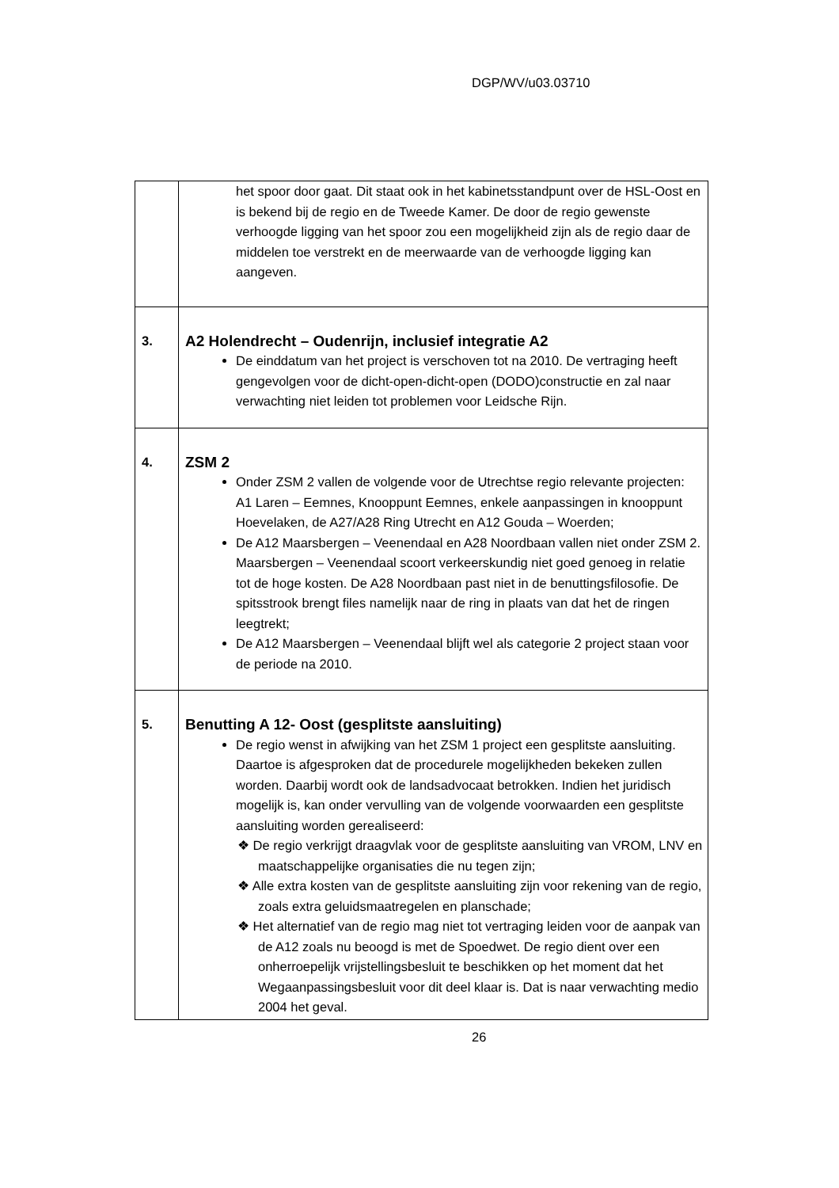DGP/WV/u03.03710
| | het spoor door gaat. Dit staat ook in het kabinetsstandpunt over de HSL-Oost en is bekend bij de regio en de Tweede Kamer. De door de regio gewenste verhoogde ligging van het spoor zou een mogelijkheid zijn als de regio daar de middelen toe verstrekt en de meerwaarde van de verhoogde ligging kan aangeven. |
| 3. | A2 Holendrecht – Oudenrijn, inclusief integratie A2 De einddatum van het project is verschoven tot na 2010. De vertraging heeft gengevolgen voor de dicht-open-dicht-open (DODO)constructie en zal naar verwachting niet leiden tot problemen voor Leidsche Rijn. |
| 4. | ZSM 2 Onder ZSM 2 vallen de volgende voor de Utrechtse regio relevante projecten: A1 Laren – Eemnes, Knooppunt Eemnes, enkele aanpassingen in knooppunt Hoevelaken, de A27/A28 Ring Utrecht en A12 Gouda – Woerden; De A12 Maarsbergen – Veenendaal en A28 Noordbaan vallen niet onder ZSM 2. Maarsbergen – Veenendaal scoort verkeerskundig niet goed genoeg in relatie tot de hoge kosten. De A28 Noordbaan past niet in de benuttingsfilosofie. De spitsstrook brengt files namelijk naar de ring in plaats van dat het de ringen leegtrekt; De A12 Maarsbergen – Veenendaal blijft wel als categorie 2 project staan voor de periode na 2010. |
| 5. | Benutting A 12- Oost (gesplitste aansluiting) De regio wenst in afwijking van het ZSM 1 project een gesplitste aansluiting. Daartoe is afgesproken dat de procedurele mogelijkheden bekeken zullen worden. Daarbij wordt ook de landsadvocaat betrokken. Indien het juridisch mogelijk is, kan onder vervulling van de volgende voorwaarden een gesplitste aansluiting worden gerealiseerd: ❖ De regio verkrijgt draagvlak voor de gesplitste aansluiting van VROM, LNV en maatschappelijke organisaties die nu tegen zijn; ❖ Alle extra kosten van de gesplitste aansluiting zijn voor rekening van de regio, zoals extra geluidsmaatregelen en planschade; ❖ Het alternatief van de regio mag niet tot vertraging leiden voor de aanpak van de A12 zoals nu beoogd is met de Spoedwet. De regio dient over een onherroepelijk vrijstellingsbesluit te beschikken op het moment dat het Wegaanpassingsbesluit voor dit deel klaar is. Dat is naar verwachting medio 2004 het geval. |
26